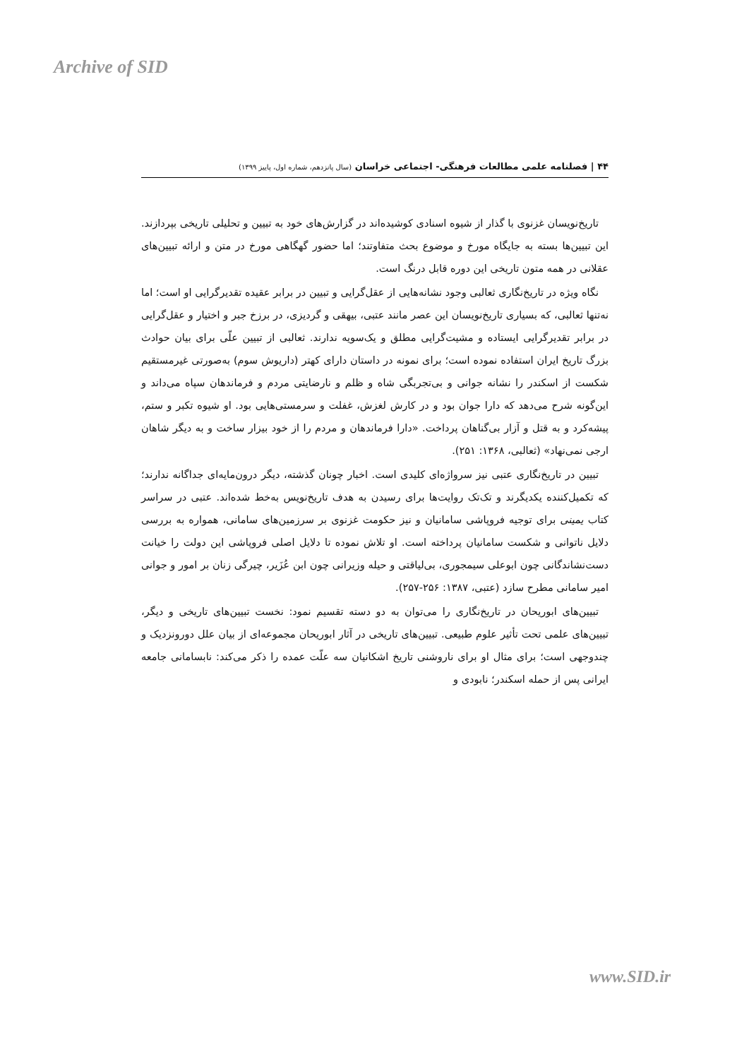Archive of SID
۴۴ | فصلنامه علمی مطالعات فرهنگی- اجتماعی خراسان (سال پانزدهم، شماره اول، پاییز ۱۳۹۹)
تاریخ‌نویسان غزنوی با گذار از شیوه اسنادی کوشیده‌اند در گزارش‌های خود به تبیین و تحلیلی تاریخی بپردازند. این تبیین‌ها بسته به جایگاه مورخ و موضوع بحث متفاوتند؛ اما حضور گهگاهی مورخ در متن و ارائه تبیین‌های عقلانی در همه متون تاریخی این دوره قابل درنگ است.
نگاه ویژه در تاریخ‌نگاری ثعالبی وجود نشانه‌هایی از عقل‌گرایی و تبیین در برابر عقیده تقدیرگرایی او است؛ اما نه‌تنها ثعالبی، که بسیاری تاریخ‌نویسان این عصر مانند عتبی، بیهقی و گردیزی، در برزخ جبر و اختیار و عقل‌گرایی در برابر تقدیرگرایی ایستاده و مشیت‌گرایی مطلق و یک‌سویه ندارند. ثعالبی از تبیین علّی برای بیان حوادث بزرگ تاریخ ایران استفاده نموده است؛ برای نمونه در داستان دارای کهتر (داریوش سوم) به‌صورتی غیرمستقیم شکست از اسکندر را نشانه جوانی و بی‌تجربگی شاه و ظلم و نارضایتی مردم و فرماندهان سپاه می‌داند و این‌گونه شرح می‌دهد که دارا جوان بود و در کارش لغزش، غفلت و سرمستی‌هایی بود. او شیوه تکبر و ستم، پیشه‌کرد و به قتل و آزار بی‌گناهان پرداخت. «دارا فرماندهان و مردم را از خود بیزار ساخت و به دیگر شاهان ارجی نمی‌نهاد» (ثعالبی، ۱۳۶۸: ۲۵۱).
تبیین در تاریخ‌نگاری عتبی نیز سرواژه‌ای کلیدی است. اخبار چونان گذشته، دیگر درون‌مایه‌ای جداگانه ندارند؛ که تکمیل‌کننده یکدیگرند و تک‌تک روایت‌ها برای رسیدن به هدف تاریخ‌نویس به‌خط شده‌اند. عتبی در سراسر کتاب یمینی برای توجیه فروپاشی سامانیان و نیز حکومت غزنوی بر سرزمین‌های سامانی، همواره به بررسی دلایل ناتوانی و شکست سامانیان پرداخته است. او تلاش نموده تا دلایل اصلی فروپاشی این دولت را خیانت دست‌نشاندگانی چون ابوعلی سیمجوری، بی‌لیاقتی و حیله وزیرانی چون ابن عُزَیر، چیرگی زنان بر امور و جوانی امیر سامانی مطرح سازد (عتبی، ۱۳۸۷: ۲۵۶-۲۵۷).
تبیین‌های ابوریحان در تاریخ‌نگاری را می‌توان به دو دسته تقسیم نمود: نخست تبیین‌های تاریخی و دیگر، تبیین‌های علمی تحت تأثیر علوم طبیعی. تبیین‌های تاریخی در آثار ابوریحان مجموعه‌ای از بیان علل دورونزدیک و چندوجهی است؛ برای مثال او برای ناروشنی تاریخ اشکانیان سه علّت عمده را ذکر می‌کند: نابسامانی جامعه ایرانی پس از حمله اسکندر؛ نابودی و
www.SID.ir